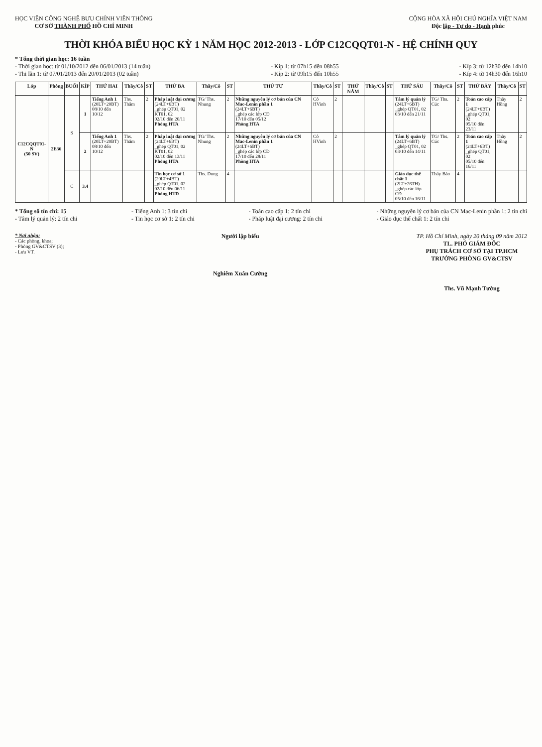HỌC VIỆN CÔNG NGHỆ BƯU CHÍNH VIỄN THÔNG
CƠ SỞ THÀNH PHỐ HỒ CHÍ MINH
CỘNG HÒA XÃ HỘI CHỦ NGHĨA VIỆT NAM
Độc lập - Tự do - Hạnh phúc
THỜI KHÓA BIỂU HỌC KỲ 1 NĂM HỌC 2012-2013 - LỚP C12CQQT01-N - HỆ CHÍNH QUY
* Tổng thời gian học: 16 tuần
- Thời gian học: từ 01/10/2012 đến 06/01/2013 (14 tuần)
- Thi lần 1: từ 07/01/2013 đến 20/01/2013 (02 tuần)
- Kíp 1: từ 07h15 đến 08h55
- Kíp 2: từ 09h15 đến 10h55
- Kíp 3: từ 12h30 đến 14h10
- Kíp 4: từ 14h30 đến 16h10
| Lớp | Phòng | BUỔI | KÍP | THỨ HAI | Thầy/Cô | ST | THỨ BA | Thầy/Cô | ST | THỨ TƯ | Thầy/Cô | ST | THỨ NĂM | Thầy/Cô | ST | THỨ SÁU | Thầy/Cô | ST | THỨ BẢY | Thầy/Cô | ST |
| --- | --- | --- | --- | --- | --- | --- | --- | --- | --- | --- | --- | --- | --- | --- | --- | --- | --- | --- | --- | --- | --- |
| C12CQQT01-N (50 SV) | 2E36 | S | 1 | Tiếng Anh 1 (20LT+20BT) 08/10 đến 10/12 | Ths. Thắm | 2 | Pháp luật đại cương (24LT+6BT) _ghép QT01, 02 KT01, 02 02/10 đến 20/11 Phòng HTA | TG/ Ths. Nhung | 2 | Những nguyên lý cơ bản của CN Mac-Lenin phần 1 (24LT+6BT) _ghép các lớp CĐ 17/10 đến 05/12 Phòng HTA | Cô HVinh | 2 | | | | Tâm lý quản lý (24LT+6BT) _ghép QT01, 02 03/10 đến 21/11 | TG/ Ths. Cúc | 2 | Toán cao cấp 1 (24LT+6BT) _ghép QT01, 02 05/10 đến 23/11 | Thầy Hồng | 2 |
| | | | 2 | Tiếng Anh 1 (20LT+20BT) 08/10 đến 10/12 | Ths. Thắm | 2 | Pháp luật đại cương (24LT+6BT) _ghép QT01, 02 KT01, 02 02/10 đến 13/11 Phòng HTA | TG/ Ths. Nhung | 2 | Những nguyên lý cơ bản của CN Mac-Lenin phần 1 (24LT+6BT) _ghép các lớp CĐ 17/10 đến 28/11 Phòng HTA | Cô HVinh | 2 | | | | Tâm lý quản lý (24LT+6BT) _ghép QT01, 02 03/10 đến 14/11 | TG/ Ths. Cúc | 2 | Toán cao cấp 1 (24LT+6BT) _ghép QT01, 02 05/10 đến 16/11 | Thầy Hồng | 2 |
| | | C | 3.4 | | | | Tin học cơ sở 1 (20LT+4BT) _ghép QT01, 02 02/10 đến 06/11 Phòng HTD | Ths. Dung | 4 | | | | | | | Giáo dục thể chất 1 (2LT+26TH) _ghép các lớp CĐ 05/10 đến 16/11 | Thầy Bảo | 4 | | | |
* Tổng số tín chỉ: 15
- Tâm lý quản lý: 2 tín chỉ
- Tiếng Anh 1: 3 tín chỉ
- Tin học cơ sở 1: 2 tín chỉ
- Toán cao cấp 1: 2 tín chỉ
- Pháp luật đại cương: 2 tín chỉ
- Những nguyên lý cơ bản của CN Mac-Lenin phần 1: 2 tín chỉ
- Giáo dục thể chất 1: 2 tín chỉ
* Nơi nhận:
- Các phòng, khoa;
- Phòng GV&CTSV (3);
- Lưu VT.
Người lập biểu
Nghiêm Xuân Cường
TP. Hồ Chí Minh, ngày 20 tháng 09 năm 2012
TL. PHÓ GIÁM ĐỐC
PHỤ TRÁCH CƠ SỞ TẠI TP.HCM
TRƯỞNG PHÒNG GV&CTSV
Ths. Vũ Mạnh Tường